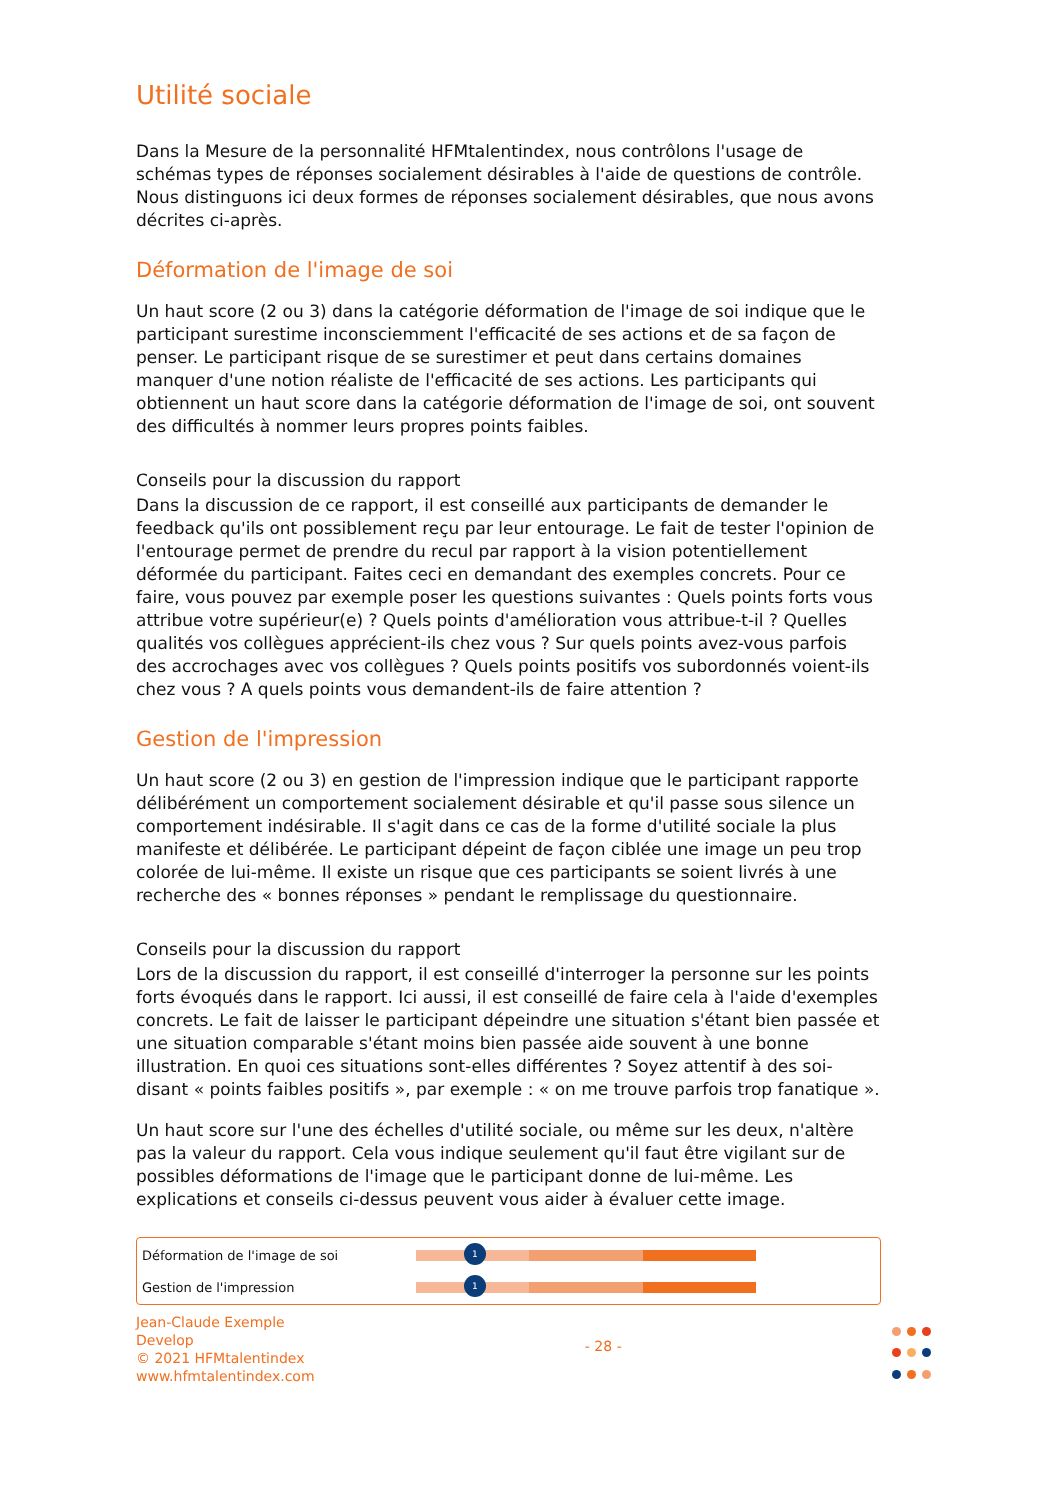Utilité sociale
Dans la Mesure de la personnalité HFMtalentindex, nous contrôlons l'usage de schémas types de réponses socialement désirables à l'aide de questions de contrôle. Nous distinguons ici deux formes de réponses socialement désirables, que nous avons décrites ci-après.
Déformation de l'image de soi
Un haut score (2 ou 3) dans la catégorie déformation de l'image de soi indique que le participant surestime inconsciemment l'efficacité de ses actions et de sa façon de penser. Le participant risque de se surestimer et peut dans certains domaines manquer d'une notion réaliste de l'efficacité de ses actions. Les participants qui obtiennent un haut score dans la catégorie déformation de l'image de soi, ont souvent des difficultés à nommer leurs propres points faibles.
Conseils pour la discussion du rapport
Dans la discussion de ce rapport, il est conseillé aux participants de demander le feedback qu'ils ont possiblement reçu par leur entourage. Le fait de tester l'opinion de l'entourage permet de prendre du recul par rapport à la vision potentiellement déformée du participant. Faites ceci en demandant des exemples concrets. Pour ce faire, vous pouvez par exemple poser les questions suivantes : Quels points forts vous attribue votre supérieur(e) ? Quels points d'amélioration vous attribue-t-il ? Quelles qualités vos collègues apprécient-ils chez vous ? Sur quels points avez-vous parfois des accrochages avec vos collègues ? Quels points positifs vos subordonnés voient-ils chez vous ? A quels points vous demandent-ils de faire attention ?
Gestion de l'impression
Un haut score (2 ou 3) en gestion de l'impression indique que le participant rapporte délibérément un comportement socialement désirable et qu'il passe sous silence un comportement indésirable. Il s'agit dans ce cas de la forme d'utilité sociale la plus manifeste et délibérée. Le participant dépeint de façon ciblée une image un peu trop colorée de lui-même. Il existe un risque que ces participants se soient livrés à une recherche des « bonnes réponses » pendant le remplissage du questionnaire.
Conseils pour la discussion du rapport
Lors de la discussion du rapport, il est conseillé d'interroger la personne sur les points forts évoqués dans le rapport. Ici aussi, il est conseillé de faire cela à l'aide d'exemples concrets. Le fait de laisser le participant dépeindre une situation s'étant bien passée et une situation comparable s'étant moins bien passée aide souvent à une bonne illustration. En quoi ces situations sont-elles différentes ? Soyez attentif à des soi-disant « points faibles positifs », par exemple : « on me trouve parfois trop fanatique ».
Un haut score sur l'une des échelles d'utilité sociale, ou même sur les deux, n'altère pas la valeur du rapport. Cela vous indique seulement qu'il faut être vigilant sur de possibles déformations de l'image que le participant donne de lui-même. Les explications et conseils ci-dessus peuvent vous aider à évaluer cette image.
| Déformation de l'image de soi | 1 |
| Gestion de l'impression | 1 |
Jean-Claude Exemple
Develop
© 2021 HFMtalentindex
www.hfmtalentindex.com
- 28 -